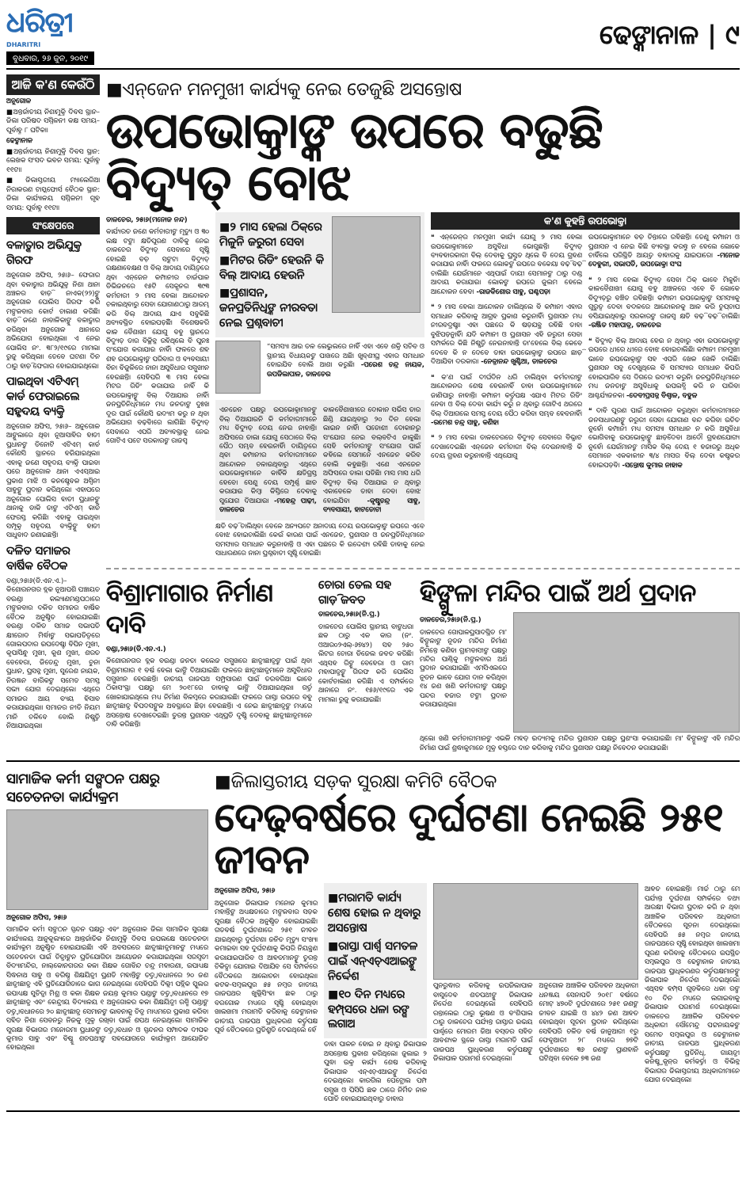ଧରିତ୍ରୀ
DHARITRI
ବୁଧବାର, ୨୬ ଜୁନ, ୨୦୧୯
ଢେଙ୍କାନାଳ | ୯
ଆଜି କ'ଣ କେଉଁଠି
ଅନୁଗୋଳ
■ଅନ୍ତର୍ଜାତୀୟ ନିଶାମୁକ୍ତି ଦିବସ ସ୍ଥାନ– ଜିଲା ପରିଷଦ ସମ୍ମିଳନୀ କକ୍ଷ ସମୟ– ପୂର୍ବାହ୍ନ ୮ ଘଟିକା।
ଢେଙ୍କାନାଳ
■ଅନ୍ତର୍ଜାତୀୟ ନିଶାମୁକ୍ତି ଦିବସ ସ୍ଥାନ: ଲେଖକ ସଂସଦ ଭବନ ସମୟ: ପୂର୍ବାହ୍ନ ୧୧ଟା।
■ଜିଲାସ୍ତରୀୟ ମ୍ୟାଲେରିଆ ନିରାକରଣ ଟାସ୍କଫୋର୍ସ ବୈଠକ ସ୍ଥାନ: ଜିଲା କାର୍ଯ୍ୟାଳୟ ସମ୍ମିଳନୀ ଗୃହ ସମୟ: ପୂର୍ବାହ୍ନ ୧୧ଟା।
ସଂକ୍ଷେପରେ
ବଳାତ୍କାର ଅଭିଯୁକ୍ତ ଗିରଫ
ଅନୁଗୋଳ ଅଫିସ, ୨୫।୬– ଫେରାର ଥିବା ବଳାତ୍କାର ଅଭିଯୁକ୍ତ ନିଶା ଥାନା ଅଞ୍ଚଳର ହାଡ଼ି ନାଏକ(୨୨)ଙ୍କୁ ଅନୁଗୋଳ ପୋଲିସ ଗିରଫ କରି ମଙ୍ଗଳବାର କୋର୍ଟ ଚାଲାଣ କରିଛି। ହାଡ଼ି ଜଣେ ନାବାଳିକାଙ୍କୁ ବଳାତ୍କାର କରିଥିବା ଅନୁଗୋଳ ଥାନାରେ ଅଭିଯୋଗ ହୋଇଥିଲା। ଏ ନେଇ ପୋଲିସ ନଂ. ୩୮୨/୧୯ରେ ମାମଲା ରୁଜୁ କରିଥିଲା। ତେବେ ଘଟଣା ଦିନ ଠାରୁ ହାଡ଼ି ଫେରାର ହୋଇଯାଇଥିଲେ।
ପାଇଥିବା ଏଟିଏମ୍ କାର୍ଡ ଫେରାଇଲେ ସହୃଦୟ ବ୍ୟକ୍ତି
ଅନୁଗୋଳ ଅଫିସ, ୨୫।୬– ଅନୁଗୋଳ ଆଙ୍କୁଲାରେ ଥିବା ନୂଆସାହିର ହାତୀ ପ୍ରଧାନଙ୍କ ତିନୋଟି ଏଟିଏମ୍ କାର୍ଡ କୌଣସି ସ୍ଥାନରେ ହଜିଯାଇଥିଲା। ଏହାକୁ ଜଣେ ସହୃଦୟ ବ୍ୟକ୍ତି ପାଇବା ପରେ ଅନୁଗୋଳ ଥାନା ଏଏସ୍‌ଆଇ ପ୍ରକାଶ ମାଝି ଓ କନଷ୍ଟେବଳ ଅଶ୍ୱିନୀ ସାହୁଙ୍କୁ ପ୍ରଦାନ କରିଥିଲେ। ଏହାପରେ ଅନୁଗୋଳ ପୋଲିସ ହାତୀ ପ୍ରଧାନଙ୍କୁ ଥାନାକୁ ଡାକି ତାଙ୍କ ଏଟିଏମ୍ କାର୍ଡ ଫେରସ୍ତ କରିଛି। ଏହାକୁ ପାଇଥିବା ସମ୍ପୃକ୍ତ ସହୃଦୟ ବ୍ୟକ୍ତିଙ୍କୁ ହାତୀ ସାଧୁବାଦ ଜଣାଇଛନ୍ତି।
ଦଳିତ ସମାଜର ବାର୍ଷିକ ବୈଠକ
ବଣ୍ଡା,୨୫।୬(ଡି.ଏନ.ଏ.)– କିଶୋରନଗର ବ୍ଲକ ନୂଆପଶି ପଞ୍ଚାୟତ ବଉଣ୍ଡା କଲ୍ୟାଣମଣ୍ଡପଠାରେ ମଙ୍ଗଳବାର ଦଳିତ ସମାଜର ବାର୍ଷିକ ବୈଠକ ଅନୁଷ୍ଠିତ ହୋଇଯାଇଛି। ବଉଣ୍ଡା ଦଳିତ ସମାଜ ସଭାପତି କ୍ଷୀରୋଦ ମିର୍ଦ୍ଧାଙ୍କ ସଭାପତିତ୍ୱରେ ଗୋଲପଦାର ଉପଦେଷ୍ଟା ବିପିନ ମୁଖୀ, କୃପାସିନ୍ଧୁ ମୁଖୀ, କୁଶ ମୁଖୀ, ଶରତ ବେହେରା, ଜିତେନ୍ଦ୍ର ମୁଖୀ, ଚୁନା ପ୍ରଧାନ, ପ୍ରସନ୍ନ ମୁଖୀ, ସୁରେଶ ନାୟକ, ନିରଞ୍ଜନ ବାରିକଙ୍କ ସମେତ ସମସ୍ତ ସଭ୍ୟ ଯୋଗ ଦେଇଥିଲେ। ଏଥିରେ ସମାଜର ଆୟ ବ୍ୟୟ ହିସାବ କରାଯାଇଥିଲା। ସମାଜର ନୀତି ନିୟମ ମାନି ଚଳିବେ ବୋଲି ନିଷ୍ପତ୍ତି ନିଆଯାଇଥିଲା।
■ଏନ୍‌ଜେନ ମନମୁଖୀ କାର୍ଯ୍ୟକୁ ନେଇ ତେଜୁଛି ଅସନ୍ତୋଷ
ଉପଭୋକ୍ତାଙ୍କ ଉପରେ ବଢୁଛି ବିଦ୍ୟୁତ୍ ବୋଝ
ତାଳଚେର, ୨୫।୬(ମନୋଜ ନନ୍ଦ)
କାର୍ଯ୍ୟରତ ଜଣେ କର୍ମଚାରୀଙ୍କ ମୃତ୍ୟୁ ଓ ୩୦ ଲକ୍ଷ ଟଙ୍କା କ୍ଷତିପୂରଣ ଦାବିକୁ ନେଇ ତାଳଚେର ବିଦ୍ୟୁତ୍ ସେବାରେ ସୃଷ୍ଟି ହୋଇଛି ବଡ଼ ସଙ୍କଟ। ବିଦ୍ୟୁତ୍ ରକ୍ଷଣାବେକ୍ଷଣ ଓ ବିଲ୍ ଆଦାୟ ଦାୟିତ୍ୱରେ ଥିବା ଏନ୍‌ଜେନ କମ୍ପାନୀର ଚାର୍ଜପାଳ ଡିଭିଜନରେ ୧୫ଟି ସେକ୍ସନର ୩୯୩ କର୍ମଚାରୀ ୨ ମାସ ହେଲା ଆନ୍ଦୋଳନ ଚଳାଇଥିବାରୁ ସେବା ଯୋଗାଣଠାରୁ ଆରମ୍ଭ କରି ବିଲ୍ ଆଦାୟ ଯାଏ ସବୁକିଛି ଅବ୍ୟବସ୍ଥିତ ହୋଇପଡ଼ିଛି। ବିଶେଷକରି କାଳ ବୈଶାଖୀ ଯୋଗୁ ବହୁ ସ୍ଥାନରେ ବିଦ୍ୟୁତ୍ ତାର ବିଚ୍ଛିନ୍ନ ରହିଥିଲେ ବି ପୁନଃ ସଂଯୋଗ କରାଯାଉ ନାହିଁ। ଫଳରେ ଶହ ଶହ ଉପଭୋକ୍ତାଙ୍କ ପରିବାର ଓ ବ୍ୟବସାୟୀ ବିନା ବିଜୁଳିରେ ନାନା ଅସୁବିଧାର ସମ୍ମୁଖୀନ ହେଉଛନ୍ତି। ସେହିପରି ୩ ମାସ ହେଲା ମିଟର ରିଡିଂ କରାଯାଉ ନାହିଁ କି ଉପଭୋକ୍ତାଙ୍କୁ ବିଲ୍ ଦିଆଯାଉ ନାହିଁ। ଜନପ୍ରତିନିଧିମାନେ ମଧ୍ୟ ଜନତାଙ୍କ ଦୁଃଖ ଦୂର ପାଇଁ କୌଣସି ଉଦ୍ୟମ କରୁ ନ ଥିବା ଅଭିଯୋଗ ବଢ଼ିବାରେ ଲାଗିଛି। ବିଦ୍ୟୁତ୍ ସେବାରେ ଏପରି ଅବ୍ୟବସ୍ଥାକୁ ନେଇ ଗୋଟିଏ ପଟେ ସରକାରଙ୍କ ରାଜସ୍ୱ
■୨ ମାସ ହେଲା ଠିକ୍‌ରେ ମିଳୁନି ଜରୁରୀ ସେବା
■ମିଟର ରିଡିଂ ହେଉନି କି ବିଲ୍ ଆଦାୟ ହେଉନି
■ପ୍ରଶାସନ, ଜନପ୍ରତିନିଧିଙ୍କ ନୀରବତା ନେଇ ପ୍ରଶ୍ନବାଚୀ
“ସମସ୍ୟା ଆଉ ତଳ ଲେଭୁଲରେ ନାହିଁ ଏହା ଏବେ ଶକ୍ତି ସଚିବ ଓ ସ୍ଥାନୀୟ ବିଧାୟକଙ୍କ ପାଖରେ ଅଛି। ଖୁବ୍‌ଶୀଘ୍ର ଏହାର ସମାଧାନ ହୋଇଯିବ ବୋଲି ଆଶା କରୁଛି। -ପରେଶ ଚନ୍ଦ୍ର ନାୟକ, ଉପଜିଲାପାଳ, ତାଳଚେର
ଏନଜେନ ପକ୍ଷରୁ ଉପଭୋକ୍ତାମାନଙ୍କୁ ବିଲ୍ ଦିଆଯାଉନି କି କର୍ମଚାରୀମାନେ ମଧ୍ୟ ବିଦ୍ୟୁତ୍ ଦେୟ ନେଉ ନାହାନ୍ତି। ଅଫିସରେ ତାଲା ଯୋଗୁ ସେଠାରେ ବିଲ୍ ପୈଠ ସମ୍ଭବ ହେଉନାହିଁ। ଦାୟିତ୍ୱରେ ଥିବା କମ୍ପାନୀର କର୍ମଚାରୀମାନେ ଆନ୍ଦୋଳନ ଚଳାଉଥିବାରୁ ଏଥିରେ ଉପଭୋକ୍ତାମାନେ କାହିଁକି କ୍ଷତିଗ୍ରସ୍ତ ହେବେ। ସେଣୁ ଦେୟ ସମ୍ପୂର୍ଣ୍ଣ ଛାଡ କରାଯାଉ କିମ୍ବା କିସ୍ତିରେ ଦେବାକୁ ସୁଯୋଗ ଦିଆଯାଉ। -ମହେନ୍ଦ୍ର ପାଢ଼ୀ, ତାଳଚେର
କାଳବୈଶାଖୀରେ ଦୋକାନ ସର୍ଭିସ ତାର ଛିଣ୍ଡି ଯାଇଥିବାରୁ ୨୦ ଦିନ ହେଲା ଲାଇନ ନାହିଁ। ପଡୋଶୀ ଦୋକାନରୁ ସଂଯୋଗ ନେଇ ବଲ୍‌ବଟିଏ ଜାଳୁଛି। ସେହି କର୍ମଚାରୀଙ୍କୁ ସଂଯୋଗ ପାଇଁ କହିଲେ ସେମାନେ ଏନଜେନ କରିବ ବୋଲି କହୁଛନ୍ତି। ଏଣେ ଏନଜେନ ଅଫିସରେ ତାଲା ପଡିଛି। ମାସ ମାସ ଧରି ବିଦ୍ୟୁତ୍ ବିଲ୍ ଦିଆଯାଇ ନ ଥିବାରୁ ଏକାବେଳେ ତାହା ଦେବା ବୋଝ ହୋଇଯିବ। -କୃଷ୍ଣଚନ୍ଦ୍ର ସାହୁ, ବ୍ୟବସାୟୀ, ହାଟତୋଟା
କ୍ଷତି ବଢ଼ି ଚାଲିଥିବା ବେଳେ ଅନ୍ୟପଟେ ଅନାଦାୟ ଦେୟ ଉପଭୋକ୍ତାଙ୍କ ଉପରେ ଏବେ ବୋଝ ହୋଇଚାଲିଛି। କେଉଁ କାରଣ ପାଇଁ ଏନଜେନ, ପ୍ରଶାସନ ଓ ଜନପ୍ରତିନିଧିମାନେ ସମସ୍ୟାର ସମାଧାନ କରୁନାହାନ୍ତି ଓ ଏହା ପଛରେ କି ଉଦ୍ଦେଶ୍ୟ ରହିଛି ତାହାକୁ ନେଇ ସାଧାରଣରେ ନାନା ପ୍ରଶ୍ନବାଚୀ ସୃଷ୍ଟି ହୋଇଛି।
କ'ଣ କୁହନ୍ତି ଉପଭୋକ୍ତା
❝ ଏନ୍‌ଜେନ୍‌ର ମନମୁଖୀ କାର୍ଯ୍ୟ ଯୋଗୁ ୨ ମାସ ହେଲା ଉପଭୋକ୍ତାମାନେ ଅସୁବିଧା ଭୋଗୁଛନ୍ତି। ବିଦ୍ୟୁତ୍ ବ୍ୟବହାରକାରୀ ବିଲ୍ ଦେବାକୁ ପ୍ରସ୍ତୁତ ଥିଲେ ବି ଦେୟ ଗ୍ରହଣ କରାଯାଉ ନାହିଁ। ଫଳରେ ଲୋକଙ୍କ ଉପରେ ବକେୟା ବଢ଼ି ବଢ଼ି ଚାଲିଛି। ଯେଉଁମାନେ ଏଥିପାଇଁ ଦାୟୀ ସେମାନଙ୍କ ଠାରୁ ଦଣ୍ଡ ଆଦାୟ କରାଯାଉ। ଲୋକଙ୍କ ଉପରେ ଜୁଲମ ହେଲେ ଆନ୍ଦୋଳନ ହେବ। -ରାଜକିଶୋର ସାହୁ, ଘଣ୍ଟପଡ଼ା
❝ ୨ ମାସ ହେଲା ଆନ୍ଦୋଳନ ଚାଲିଥିଲେ ବି କମ୍ପାନୀ ଏହାର ସମାଧାନ କରିବାକୁ ଆଗ୍ରହ ପ୍ରକାଶ କରୁନାହିଁ। ପ୍ରଶାସନ ମଧ୍ୟ ନୀରବଦ୍ରଷ୍ଟା। ଏହା ପଛରେ କି ଷଡ଼ଯନ୍ତ୍ର ରହିଛି ତାହା ବୁଝିପଡ଼ୁନାହିଁ। ଯଦି କମ୍ପାନୀ ଓ ପ୍ରଶାସନ ଏହି ଜରୁରୀ ସେବା ସମ୍ପର୍କରେ କିଛି ନିଷ୍ପତ୍ତି ନେଉନାହାନ୍ତି ତା'ହେଲେ ବିଲ୍ କେବେ ଦେବେ କି ନ ଦେବେ ତାହା ଉପଭୋକ୍ତାଙ୍କ ଉପରେ ଛାଡ଼ି ଦିଆଯିବା ଦରକାର। -ନେତ୍ରାନନ୍ଦ ଖୁଣ୍ଟିଆ, ତାଳଚେର
❝ କ'ଣ ପାଇଁ ଦୀର୍ଘଦିନ ଧରି ଚାଲିଥିବା କର୍ମଚାରୀଙ୍କ ଆନ୍ଦୋଳନର ଶେଷ ହେଉନାହିଁ ତାହା ଉପଭୋକ୍ତାମାନେ ଜାଣିପାରୁ ନାହାନ୍ତି। କମ୍ପାନୀ କର୍ତ୍ତୃପକ୍ଷ ଏଯାଏ ମିଟର ରିଡିଂ ନେବା ଓ ବିଲ୍ ଦେବା କାର୍ଯ୍ୟ କରୁ ନ ଥିବାରୁ ଗୋଟିଏ ଥରରେ ବିଲ୍ ଦିଆଗଲେ ସମସ୍ତ ଦେୟ ପୈଠ କରିବା ସମ୍ଭବ ହେବନାହିଁ। -ରମେଶ ଚନ୍ଦ୍ର ସାହୁ, କଣିହା
❝ ୨ ମାସ ହେଲା ତାଳଚେରରେ ବିଦ୍ୟୁତ୍ ସେବାରେ ବିଭ୍ରାଟ ଦେଖାଦେଇଛି। ଏନ୍‌ଜେନ କର୍ମଚାରୀ ବିଲ୍ ଦେଉନାହାନ୍ତି କି ଦେୟ ଗ୍ରହଣ କରୁନାହାନ୍ତି ଏଥିଯୋଗୁ
ଉପଭୋକ୍ତାମାନେ ବଡ଼ ଚିନ୍ତାରେ ରହିଛନ୍ତି। ତେଣୁ କମ୍ପାନୀ ଓ ପ୍ରଶାସନ ଏ ନେଇ କିଛି ବ୍ୟବସ୍ଥା କରନ୍ତୁ ନ ହେଲେ ଲୋକେ ଚାହିଁଲେ ପରିସ୍ଥିତି ଆୟତ୍ତ ବାହାରକୁ ଯାଇପାରେ। -ମନୋଜ ଦେହୁରୀ, ସଭାପତି, ଉପଭୋକ୍ତା ସଂଘ
❝ ୨ ମାସ ହେଲା ବିଦ୍ୟୁତ୍ ସେବା ଠିକ୍ ଭାବେ ମିଳୁନି। କାଳବୈଶାଖୀ ଯୋଗୁ ବହୁ ଅଞ୍ଚଳରେ ଏବେ ବି ଲୋକେ ବିଦ୍ୟୁତ୍‌ରୁ ବଞ୍ଚିତ ରହିଛନ୍ତି। କମ୍ପାନୀ ଉପଭୋକ୍ତାଙ୍କ ସମସ୍ୟାକୁ ଗୁରୁତ୍ୱ ଦେବା ବଦଳରେ ଆନ୍ଦୋଳନକୁ ଆଳ କରି ଚୁପ୍‌ଚାପ ବସିଯାଇଥିବାରୁ ସରକାରଙ୍କ ରାଜସ୍ୱ କ୍ଷତି ବଢ଼ି ବଢ଼ି ଚାଲିଛି। -ରଞ୍ଜିତ ମହାପାତ୍ର, ତାଳଚେର
❝ ବିଦ୍ୟୁତ୍ ବିଲ୍ ଆଦାୟ ହେଉ ନ ଥିବାରୁ ଏହା ଉପଭୋକ୍ତାଙ୍କ ଉପରେ ଧୀରେ ଧୀରେ ବୋଝ ହୋଇଚାଲିଛି। କମ୍ପାନୀ ମନମୁଖୀ ଭାବେ ଉପଭୋକ୍ତାଙ୍କ ସହ ଏପରି ଖେଳ ଖେଳି ଚାଲିଛି। ପ୍ରଶାସନ ସବୁ ଦେଖୁଥିଲେ ବି ସମସ୍ୟାର ସମାଧାନ କିପରି ହୋଇପାରିବ ସେ ଦିଗରେ ଉଦ୍ୟମ କରୁନି। ଜନପ୍ରତିନିଧିମାନେ ମଧ୍ୟ ଜନତାଙ୍କ ଅସୁବିଧାକୁ ଉପଲବ୍ଧି କରି ନ ପାରିବା ଆଶ୍ଚର୍ଯ୍ୟଜନକ। -ଦେବୀପ୍ରସନ୍ନ ବିଶ୍ୱାଳ, ବହୁଳ
❝ ଦାବି ପୂରଣ ପାଇଁ ଆନ୍ଦୋଳନ କରୁଥିବା କର୍ମଚାରୀମାନେ ଜନସାଧାରଣଙ୍କୁ ଜରୁରୀ ସେବା ଯୋଗାଣ ବନ୍ଦ କରିବା ଉଚିତ ନୁହେଁ। କମ୍ପାନୀ ମଧ୍ୟ ସମସ୍ୟା ସମାଧାନ ନ କରି ଅସୁବିଧା ଭୋଗିବାକୁ ଉପଭୋକ୍ତାଙ୍କୁ ଛାଡ଼ିଦେବା ଆଦୌ ଗ୍ରହଣଯୋଗ୍ୟ ନୁହେଁ। ଯେଉଁମାନଙ୍କ ମାସିକ ବିଲ୍ ଦେୟ ୧ ହଜାରରୁ ଅଧିକ ସେମାନେ ଏକକାଳୀନ ୩/୪ ମାସର ବିଲ୍ ଦେବା କଷ୍ଟକର ହୋଇପଡ଼ିବ। -ସନ୍ତୋଷ କୁମାର ନାହାକ
ବିଶ୍ରାମାଗାର ନିର୍ମାଣ ଦାବି
ବଣ୍ଡା,୨୫।୬(ଡି.ଏନ.ଏ.)
କିଶୋରନଗର ବ୍ଲକ ବଉଣ୍ଡା ଜନତା କଲେଜ ସମ୍ମୁଖରେ ଛାତ୍ରୀଛାତ୍ରଙ୍କ ପାଇଁ ଥିବା ବିଶ୍ରାମାଗାର ୧ ବର୍ଷ ହେଲା ଭାଙ୍ଗି ଦିଆଯାଇଛି। ଫଳରେ ଛାତ୍ରୀଛାତ୍ରମାନେ ଅସୁବିଧାର ସମ୍ମୁଖୀନ ହେଉଛନ୍ତି। ଜାତୀୟ ରାଜପଥ ସମ୍ପ୍ରସାରଣ ପାଇଁ ତରବରିଆ ଭାବେ ଠିକାସଂସ୍ଥା ପକ୍ଷରୁ ମେ ୨୦୧୮ରେ ତାହାକୁ ଭାଙ୍ଗି ଦିଆଯାଇଥିଲା। ଗର୍ତ୍ତ ଖୋଳାଯାଇଥିଲେ ମଧ୍ୟ ନିର୍ମାଣ ବିଳମ୍ବରେ କରାଯାଉଛି। ଫଳରେ ରାସ୍ତା ଉପରେ ବହୁ ଛାତ୍ରୀଛାତ୍ର ବିପଦସଙ୍କୁଳ ଅବସ୍ଥାରେ ଛିଡ଼ା ହେଉଛନ୍ତି। ଏ ନେଇ ଛାତ୍ରୀଛାତ୍ରଙ୍କ ମଧ୍ୟରେ ଅସନ୍ତୋଷ ଦେଖାଦେଇଛି। ତୁରନ୍ତ ପ୍ରଶାସନ ଏଥିପ୍ରତି ଦୃଷ୍ଟି ଦେବାକୁ ଛାତ୍ରୀଛାତ୍ରମାନେ ଦାବି କରିଛନ୍ତି।
ଚୋରା ତେଲ ସହ ଗାଡ଼ି ଜବତ
ତାଳଚେର,୨୫।୬(ନି.ପ୍ର.)
ତାଳଚେର ପୋଲିସ ସ୍ଥାନୀୟ ବାଙ୍କଧରା ଛକ ଠାରୁ ଏକ କାର (ନଂ. ଓଆର୦୨ଏଲ୍‌-୬୭୪୨) ସହ ୨୫୦ ଲିଟର ଚୋରା ଡିଜେଲ ଜବତ କରିଛି। ଏଥିସହ ରିଙ୍କୁ ବେହେରା ଓ ରାମ ମହାପାତ୍ରଙ୍କୁ ଗିରଫ କରି ପୋଲିସ କୋର୍ଟଚାଲାଣ କରିଛି। ଏ ସମ୍ପର୍କରେ ଥାନାରେ ନଂ. ୧୫୬/୧୯ରେ ଏକ ମାମଲା ରୁଜୁ କରାଯାଇଛି।
ହିଙ୍ଗୁଳା ମନ୍ଦିର ପାଇଁ ଅର୍ଥ ପ୍ରଦାନ
ତାଳଚେର,୨୫।୬(ନି.ପ୍ର.)
ତାଳଚେର ଗୋପାଳପ୍ରସାଦସ୍ଥିତ ମା' ହିଙ୍ଗୁଳାଙ୍କ ନୂତନ ମନ୍ଦିର ନିର୍ମାଣ ନିମନ୍ତେ କଣିହା ଗ୍ରାମବାସୀଙ୍କ ପକ୍ଷରୁ ମନ୍ଦିର ପାଣ୍ଠିକୁ ମଙ୍ଗଳବାର ଅର୍ଥ ପ୍ରଦାନ କରାଯାଇଛି। ଏମସିଏଲରେ ନୂତନ ଭାବେ ଯୋଗ ଦାନ କରିଥିବା ୧୪ ଜଣ ଖଣି କର୍ମଚାରୀଙ୍କ ପକ୍ଷରୁ ପନ୍ଦର ହଜାର ଟଙ୍କା ପ୍ରଦାନ କରାଯାଇଥିଲା।
ଥିଲେ। ଖଣି କର୍ମଚାରୀମାନଙ୍କ ଏଭଳି ମହତ୍ ଉଦ୍ୟମକୁ ମନ୍ଦିର ପ୍ରଶାସନ ପକ୍ଷରୁ ପ୍ରଶଂସା କରାଯାଇଛି। ମା' ହିଙ୍ଗୁଳାଙ୍କ ଏହି ମନ୍ଦିର ନିର୍ମାଣ ପାଇଁ ଶ୍ରଦ୍ଧାଳୁମାନେ ମୁକ୍ତ ହସ୍ତରେ ଦାନ କରିବାକୁ ମନ୍ଦିର ପ୍ରଶାସନ ପକ୍ଷରୁ ନିବେଦନ କରାଯାଇଛି।
ସାମାଜିକ କର୍ମୀ ସଙ୍ଗଠନ ପକ୍ଷରୁ ସଚେତନତା କାର୍ଯ୍ୟକ୍ରମ
ଅନୁଗୋଳ ଅଫିସ, ୨୫।୬
ସାମାଜିକ କର୍ମୀ ସଙ୍ଗଠନ ସ୍ପନ୍ଦନ ପକ୍ଷରୁ ଏବଂ ଅନୁଗୋଳ ଜିଲା ସାମାଜିକ ସୁରକ୍ଷା କାର୍ଯ୍ୟାଳୟ ଆନୁକୂଲ୍ୟରେ ଆନ୍ତର୍ଜାତିକ ନିଶାମୁକ୍ତି ଦିବସ ଉପଲକ୍ଷେ ସଚେତନତା କାର୍ଯ୍ୟକ୍ରମ ଅନୁଷ୍ଠିତ ହୋଇଯାଇଛି। ଏହି ଅବସରରେ ଛାତ୍ରୀଛାତ୍ରମାନଙ୍କ ମଧ୍ୟରେ ସଚେତନତା ପାଇଁ ଚିତ୍ରାଙ୍କନ ପ୍ରତିଯୋଗିତା ଆୟୋଜନ କରାଯାଇଥିଲା। ସରସ୍ୱତୀ ବିଦ୍ୟାମନ୍ଦିର, ନାଲ୍‌କୋନଗରର କଳା ଶିକ୍ଷକ ଗୋବିନ୍ଦ ଚନ୍ଦ୍ର ମହାରଣା, ଉପାଧ୍ୟକ୍ଷ ସିଦ୍ଧନାଥ ସାହୁ ଓ ବରିଷ୍ଠ ଶିକ୍ଷୟିତ୍ରୀ ପ୍ରଣତି ମହାନ୍ତିଙ୍କ ତତ୍ତ୍ୱାବଧାନରେ ୨୦ ଜଣ ଛାତ୍ରୀଛାତ୍ର ଏହି ପ୍ରତିଯୋଗିତାରେ ଭାଗ ନେଇଥିଲେ। ସେହିପରି ଦିଲ୍ଲୀ ପବ୍ଲିକ ସ୍କୁଲର ଉପାଧ୍ୟକ୍ଷ ସୁଚିତ୍ରା ମିଶ୍ର ଓ କଳା ଶିକ୍ଷକ ଜୟନ୍ତ କୁମାର ପଣ୍ଡାଙ୍କ ତତ୍ତ୍ୱାବଧାନରେ ୧୭ ଛାତ୍ରୀଛାତ୍ର ଏବଂ କେନ୍ଦ୍ରୀୟ ବିଦ୍ୟାଳୟ ୧ ଅନୁଗୋଳର କଳା ଶିକ୍ଷୟିତ୍ରୀ ରଶ୍ମି ପଣ୍ଡାଙ୍କ ତତ୍ତ୍ୱାବଧାନରେ ୨୦ ଛାତ୍ରୀଛାତ୍ର ସେମାନଙ୍କ ଭାବନାକୁ ଚିତ୍ର ମାଧ୍ୟମରେ ପ୍ରକାଶ କରିବା ସହିତ ନିଶା ସେବନରୁ ନିଜକୁ ମୁକ୍ତ ରଖିବା ପାଇଁ ଶପଥ ନେଇଥିଲେ। ସାମାଜିକ ସୁରକ୍ଷା ବିଭାଗର ମନୋରମା ପ୍ରଧାନଙ୍କ ତତ୍ତ୍ୱାବଧାନ ଓ ସ୍ପନ୍ଦନର ସମ୍ପାଦକ ଦୀପକ କୁମାର ସାହୁ ଏବଂ ବିଷ୍ଣୁ ଶତପଥୀଙ୍କ ସହଯୋଗରେ କାର୍ଯ୍ୟକ୍ରମ ଆୟୋଜିତ ହୋଇଥିଲା।
■ଜିଲାସ୍ତରୀୟ ସଡ଼କ ସୁରକ୍ଷା କମିଟି ବୈଠକ
ଦେଢ଼ବର୍ଷରେ ଦୁର୍ଘଟଣା ନେଇଛି ୨୫୧ ଜୀବନ
ଅନୁଗୋଳ ଅଫିସ, ୨୫।୬
ଅନୁଗୋଳ ଜିଲାପାଳ ମନୋଜ କୁମାର ମହାନ୍ତିଙ୍କ ଅଧ୍ୟକ୍ଷତାରେ ମଙ୍ଗଳବାର ସଡ଼କ ସୁରକ୍ଷା ବୈଠକ ଅନୁଷ୍ଠିତ ହୋଇଯାଇଛି। ଗତବର୍ଷ ଦୁର୍ଘଟଣାରେ ୨୫୧ ଜୀବନ ଯାଇଥିବାରୁ ଦୁର୍ଘଟଣା ଜନିତ ମୃତ୍ୟୁ ସଂଖ୍ୟା କମାଇବା ସହ ଦୁର୍ଘଟଣାକୁ କିପରି ନିୟନ୍ତ୍ରଣ କରାଯାଇପାରିବ ଓ ଆହତମାନଙ୍କୁ ତୁରନ୍ତ ଚିକିତ୍ସା ଯୋଗାଇ ଦିଆଯିବ ସେ ସମ୍ପର୍କରେ ବୈଠକରେ ଆଲୋଚନା ହୋଇଥିଲା। କଟକ-ସମ୍ବଲପୁର ୫୫ ନମ୍ବର ଜାତୀୟ ରାଜପଥର ଖୁଲ୍ଲିସିଂହା ଛକ ଠାରୁ ବରଗୋଳ ମଧ୍ୟରେ ସୃଷ୍ଟି ହୋଇଥିବା ଖାଲଖମା ମରାମତି କରିବାକୁ ଢେଙ୍କାନାଳ ଜାତୀୟ ରାଜପଥ ପ୍ରାଧିକରଣ କର୍ତ୍ତୃପକ୍ଷ ପୂର୍ବ ବୈଠକରେ ପ୍ରତିଶ୍ରୁତି ଦେଇଥିଲେ ହେଁ
■ମରାମତି କାର୍ଯ୍ୟ ଶେଷ ହୋଇ ନ ଥିବାରୁ ଅସନ୍ତୋଷ
■ରାସ୍ତା ପାର୍ଶ୍ୱ ସମତଳ ପାଇଁ ଏନ୍‌ଏଚ୍‌ଏଆଇଙ୍କୁ ନିର୍ଦ୍ଦେଶ
■୧୦ ଦିନ ମଧ୍ୟରେ ହମ୍ପ୍‌ସରେ ଧଳା ରଙ୍ଗ ଲଗାଅ
ତାହା ପାଳନ ହୋଇ ନ ଥିବାରୁ ଜିଲାପାଳ ଅସନ୍ତୋଷ ପ୍ରକାଶ କରିଥିଲେ। ଜୁଲାଇ ୨ ପୁଦ୍ଧା ଉକ୍ତ କାର୍ଯ୍ୟ ଶେଷ କରିବାକୁ ଜିଲାପାଳ ଏନ୍‌ଏଚ୍‌ଏଆଇଙ୍କୁ ନିର୍ଦ୍ଦେଶ ଦେଇଥିଲେ। କାରଗିଲ ପେଟ୍ରୋଲ ପମ୍ପ ସମ୍ମୁଖ ଓ ପିସିପି ଛକ ଠାରେ ନିର୍ମିତ ନାଳ ପୋତି ହୋଇଯାଇଥିବାରୁ ତାହାର
ପୁନରୁଦ୍ଧାର କରିବାକୁ ଉପଜିଲାପାଳ ବାସୁଦେବ ଶତପଥୀଙ୍କୁ ଜିଲାପାଳ ନିର୍ଦ୍ଦେଶ ଦେଇଥିଲେ। ସେହିପରି ରନ୍ତାଲେଇ ଠାରୁ ଭୂଷଣ ଓ ବଂଶିପାଲ ଠାରୁ ତାଳଚେର ପର୍ଯ୍ୟନ୍ତ ରାସ୍ତାର ଉଭୟ ପାର୍ଶ୍ୱରେ ମୋରମ ଜିଆ ବସ୍‌ତର ସହିତ ଆବଶ୍ୟକ ସ୍ଥଳେ ରାସ୍ତା ମରାମତି ପାଇଁ ରାଜପଥ ପ୍ରାଧିକରଣ କର୍ତ୍ତୃପକ୍ଷଙ୍କୁ ଜିଲାପାଳ ପରାମର୍ଶ ଦେଇଥିଲେ।
ଅନୁଗୋଳ ଆଞ୍ଚଳିକ ପରିବହନ ଅଧିକାରୀ ଧନଞ୍ଜୟ ସେନାପତି ୨୦୧୮ ବର୍ଷରେ ମୋଟ୍ ୪୭୦ଟି ଦୁର୍ଘଟଣାରେ ୨୫୧ ଜଣଙ୍କ ଜୀବନ ଯାଇଛି ଓ ୪୪୨ ଜଣ ଆହତ ହୋଇଥିବା ସୂଚନା ପ୍ରଦାନ କରିଥିଲେ। ସେହିପରି ଚଳିତ ବର୍ଷ ଜାନୁଆରୀ ୧ରୁ ଫେବୃଆରୀ ୨୮ ମଧ୍ୟରେ ୭୭ଟି ଦୁର୍ଘଟଣାରେ ୩୬ ଜଣଙ୍କ ପ୍ରାଣହାନି ଘଟିଥିବା ବେଳେ ୭୩ ଜଣ
ଆହତ ହୋଇଛନ୍ତି। ମାର୍ଚ୍ଚ ଠାରୁ ମେ ପର୍ଯ୍ୟନ୍ତ ଦୁର୍ଘଟଣା ସମ୍ପର୍କରେ ତଥ୍ୟ ଆରକ୍ଷୀ ବିଭାଗ ପ୍ରଦାନ କରି ନ ଥିବା ଆଞ୍ଚଳିକ ପରିବହନ ଅଧିକାରୀ ବୈଠକରେ ସୂଚନା ଦେଇଥିଲେ। ସେହିପରି ୫୫ ନମ୍ବର ଜାତୀୟ ରାଜପଥରେ ସୃଷ୍ଟି ହୋଇଥିବା ଖାଲଖମା ପୂରଣ କରିବାକୁ ବୈଠକରେ ଉପସ୍ଥିତ ସମ୍ବଲପୁର ଓ ଢେଙ୍କାନାଳ ଜାତୀୟ ରାଜପଥ ପ୍ରାଧିକରଣର କର୍ତ୍ତୃପକ୍ଷମାନଙ୍କୁ ଜିଲାପାଳ ନିର୍ଦ୍ଦେଶ ଦେଇଥିଲେ। ଏଥିସହ ହମ୍ପ୍‌ସ ଗୁଡ଼ିକରେ ଧଳା ରଙ୍ଗ ୧୦ ଦିନ ମଧ୍ୟରେ ଲଗାଇବାକୁ ଜିଲାପାଳ ପରାମର୍ଶ ଦେଇଥିଲେ। ତାଳଚେର ଆଞ୍ଚଳିକ ପରିବହନ ଅଧିକାରୀ ସୌମେନ୍ଦ୍ର ପଟ୍ଟନାୟକଙ୍କ ସମେତ ସମ୍ବଲପୁର ଓ ଢେଙ୍କାନାଳ ଜାତୀୟ ରାଜପଥ ପ୍ରାଧିକରଣ କର୍ତ୍ତୃପକ୍ଷଙ୍କ ପ୍ରତିନିଧି, ଗାୟତ୍ରୀ କନଷ୍ଟ୍ରକ୍ସନ୍‌ର କର୍ମକର୍ତ୍ତା ଓ ବିଭିନ୍ନ ବିଭାଗର ଜିଲାସ୍ତରୀୟ ଅଧିକାରୀମାନେ ଯୋଗ ଦେଇଥିଲେ।